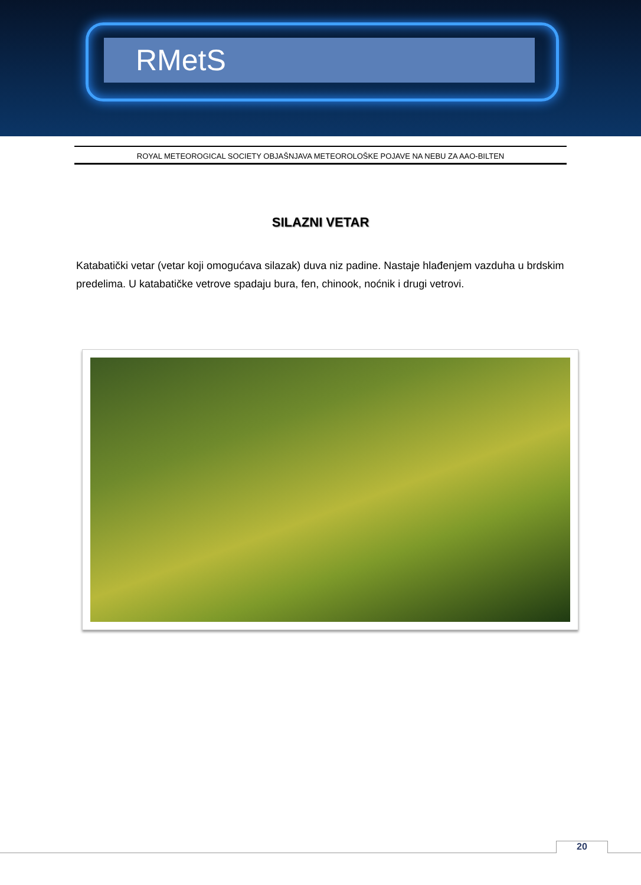RMetS
ROYAL METEOROGICAL SOCIETY OBJAŠNJAVA METEOROLOŠKE POJAVE NA NEBU ZA AAO-BILTEN
SILAZNI VETAR
Katabatički vetar (vetar koji omogućava silazak) duva niz padine. Nastaje hlađenjem vazduha u brdskim predelima. U katabatičke vetrove spadaju bura, fen, chinook, noćnik i drugi vetrovi.
20